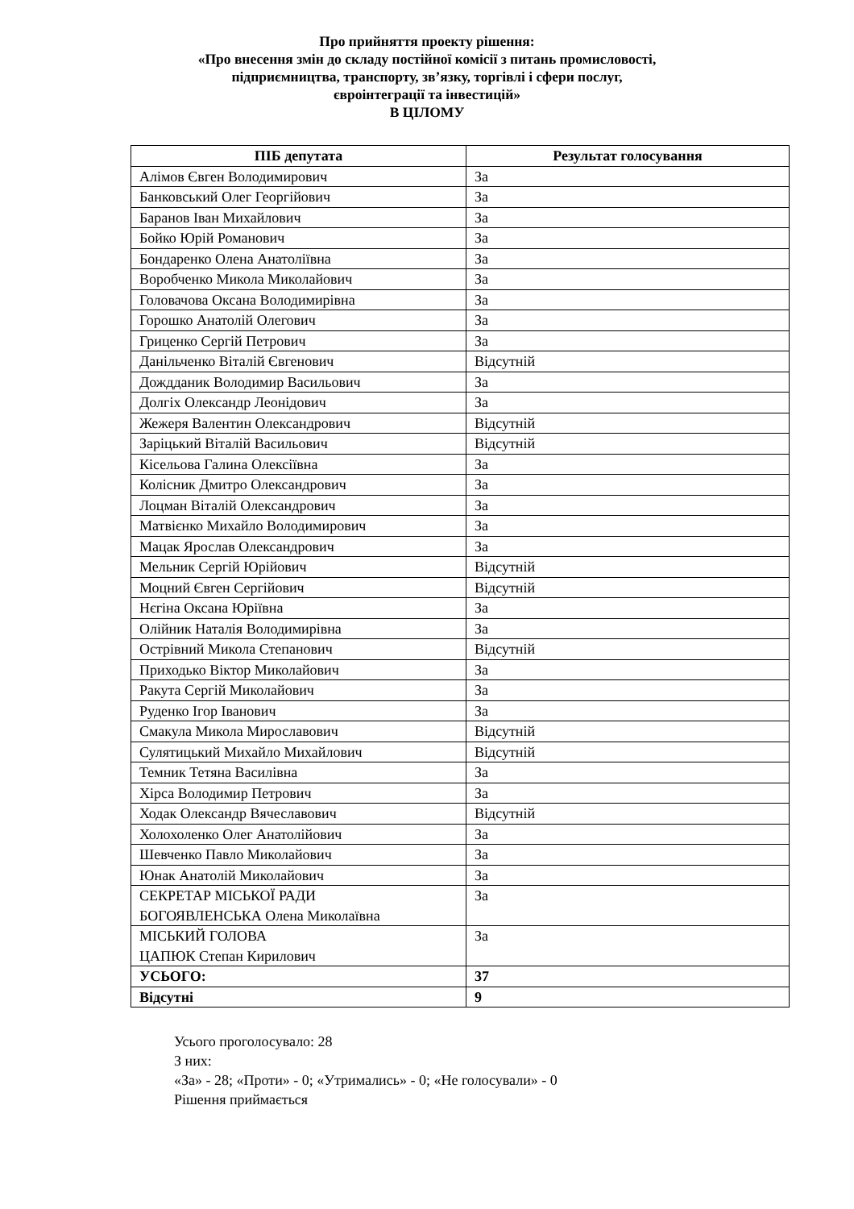Про прийняття проекту рішення:
«Про внесення змін до складу постійної комісії з питань промисловості,
підприємництва, транспорту, зв’язку, торгівлі і сфери послуг,
євроінтеграції та інвестицій»
В ЦІЛОМУ
| ПІБ депутата | Результат голосування |
| --- | --- |
| Алімов Євген Володимирович | За |
| Банковський Олег Георгійович | За |
| Баранов Іван Михайлович | За |
| Бойко Юрій Романович | За |
| Бондаренко Олена Анатоліївна | За |
| Воробченко Микола Миколайович | За |
| Головачова Оксана Володимирівна | За |
| Горошко Анатолій Олегович | За |
| Гриценко Сергій Петрович | За |
| Данільченко Віталій Євгенович | Відсутній |
| Дождданик Володимир Васильович | За |
| Долгіх Олександр Леонідович | За |
| Жежеря Валентин Олександрович | Відсутній |
| Заріцький Віталій Васильович | Відсутній |
| Кісельова Галина Олексіївна | За |
| Колісник Дмитро Олександрович | За |
| Лоцман Віталій Олександрович | За |
| Матвієнко Михайло Володимирович | За |
| Мацак Ярослав Олександрович | За |
| Мельник Сергій Юрійович | Відсутній |
| Моцний Євген Сергійович | Відсутній |
| Нєгіна Оксана Юріївна | За |
| Олійник Наталія Володимирівна | За |
| Острівний Микола Степанович | Відсутній |
| Приходько Віктор Миколайович | За |
| Ракута Сергій Миколайович | За |
| Руденко Ігор Іванович | За |
| Смакула Микола Мирославович | Відсутній |
| Сулятицький Михайло Михайлович | Відсутній |
| Темник Тетяна Василівна | За |
| Хірса Володимир Петрович | За |
| Ходак Олександр Вячеславович | Відсутній |
| Холохоленко Олег Анатолійович | За |
| Шевченко Павло Миколайович | За |
| Юнак Анатолій Миколайович | За |
| СЕКРЕТАР МІСЬКОЇ РАДИ БОГОЯВЛЕНСЬКА Олена Миколаївна | За |
| МІСЬКИЙ ГОЛОВА ЦАПЮК Степан Кирилович | За |
| УСЬОГО: | 37 |
| Відсутні | 9 |
Усього проголосувало: 28
З них:
«За» - 28; «Проти» - 0; «Утримались» - 0; «Не голосували» - 0
Рішення приймається